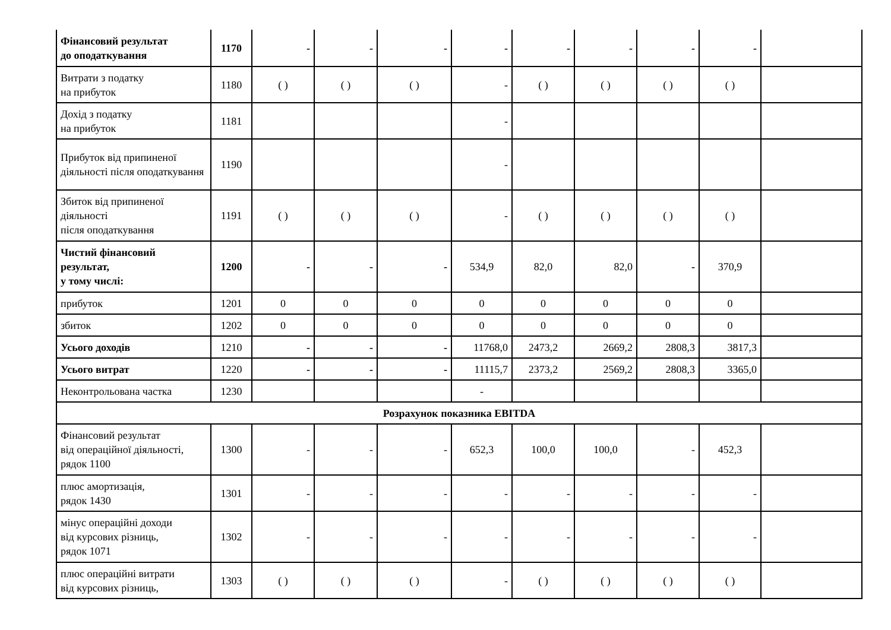| Фінансовий результат до оподаткування | 1170 | - | - | - | - | - | - | - | - | |
| Витрати з податку на прибуток | 1180 | ( ) | ( ) | ( ) | - | ( ) | ( ) | ( ) | ( ) | |
| Дохід з податку на прибуток | 1181 | | | | - | | | | | |
| Прибуток від припиненої діяльності після оподаткування | 1190 | | | | - | | | | | |
| Збиток від припиненої діяльності після оподаткування | 1191 | ( ) | ( ) | ( ) | - | ( ) | ( ) | ( ) | ( ) | |
| Чистий фінансовий результат, у тому числі: | 1200 | - | - | - | 534,9 | 82,0 | 82,0 | - | 370,9 | |
| прибуток | 1201 | 0 | 0 | 0 | 0 | 0 | 0 | 0 | 0 | |
| збиток | 1202 | 0 | 0 | 0 | 0 | 0 | 0 | 0 | 0 | |
| Усього доходів | 1210 | - | - | - | 11768,0 | 2473,2 | 2669,2 | 2808,3 | 3817,3 | |
| Усього витрат | 1220 | - | - | - | 11115,7 | 2373,2 | 2569,2 | 2808,3 | 3365,0 | |
| Неконтрольована частка | 1230 | | | | - | | | | | |
| Розрахунок показника EBITDA | | | | | | | | | | |
| Фінансовий результат від операційної діяльності, рядок 1100 | 1300 | - | - | - | 652,3 | 100,0 | 100,0 | - | 452,3 | |
| плюс амортизація, рядок 1430 | 1301 | - | - | - | - | - | - | - | - | |
| мінус операційні доходи від курсових різниць, рядок 1071 | 1302 | - | - | - | - | - | - | - | - | |
| плюс операційні витрати від курсових різниць, | 1303 | ( ) | ( ) | ( ) | - | ( ) | ( ) | ( ) | ( ) | |